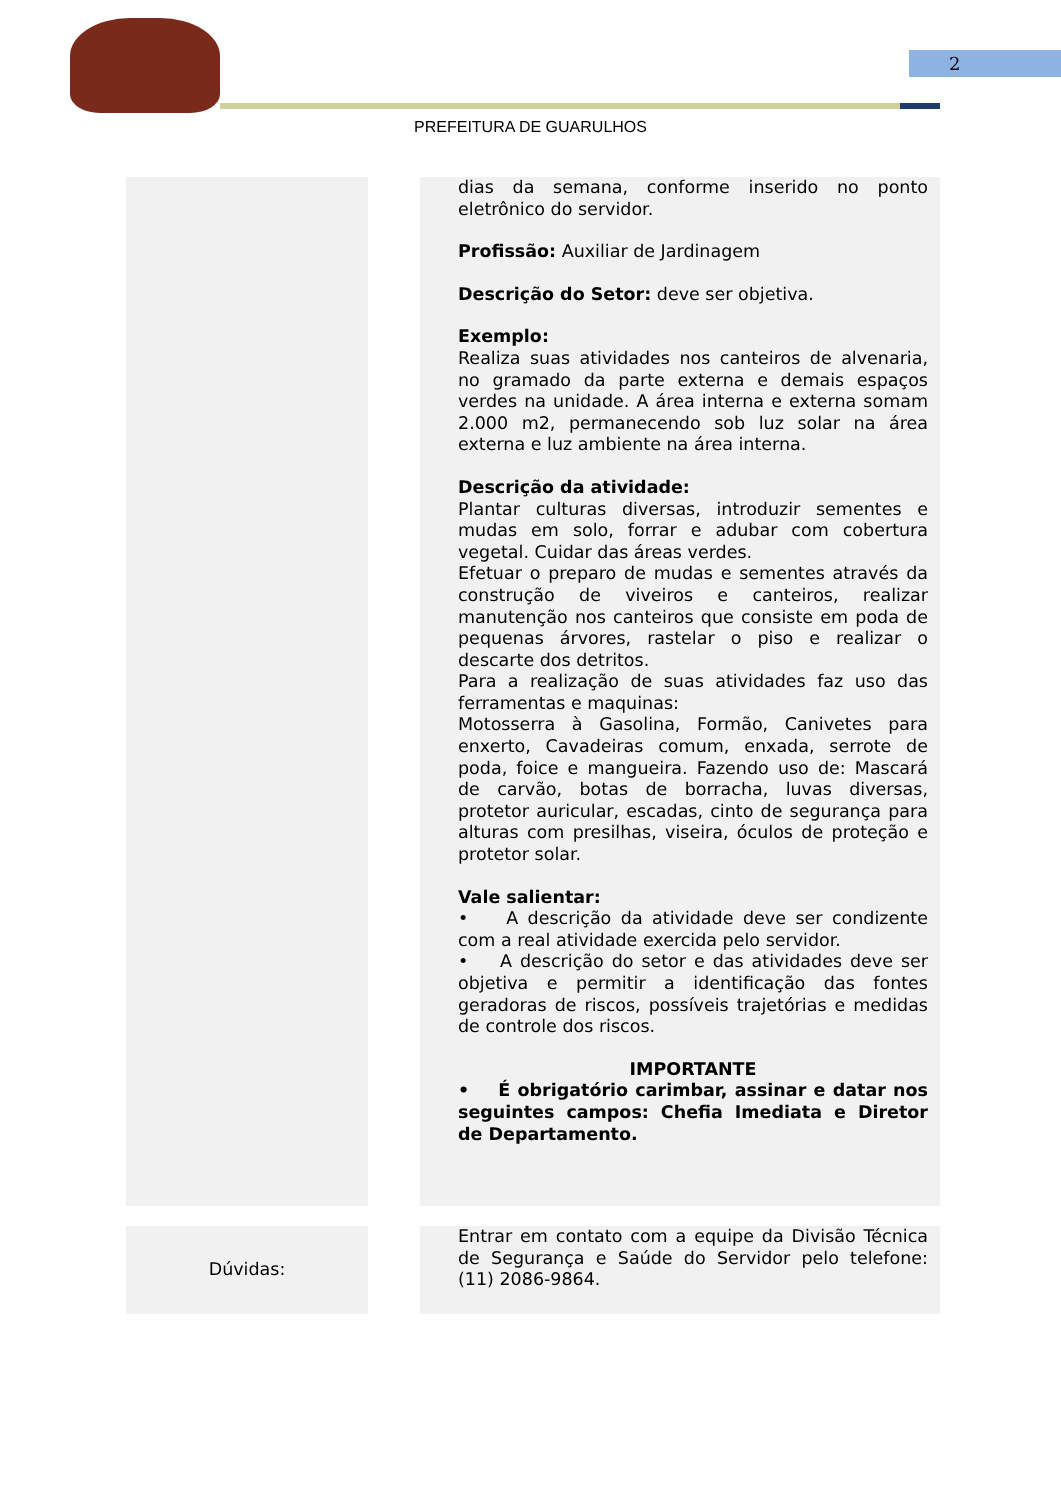2
PREFEITURA DE GUARULHOS
| | | dias da semana, conforme inserido no ponto eletrônico do servidor. Profissão: Auxiliar de Jardinagem Descrição do Setor: deve ser objetiva. Exemplo: Realiza suas atividades nos canteiros de alvenaria, no gramado da parte externa e demais espaços verdes na unidade. A área interna e externa somam 2.000 m2, permanecendo sob luz solar na área externa e luz ambiente na área interna. Descrição da atividade: Plantar culturas diversas, introduzir sementes e mudas em solo, forrar e adubar com cobertura vegetal. Cuidar das áreas verdes. Efetuar o preparo de mudas e sementes através da construção de viveiros e canteiros, realizar manutenção nos canteiros que consiste em poda de pequenas árvores, rastelar o piso e realizar o descarte dos detritos. Para a realização de suas atividades faz uso das ferramentas e maquinas: Motosserra à Gasolina, Formão, Canivetes para enxerto, Cavadeiras comum, enxada, serrote de poda, foice e mangueira. Fazendo uso de: Mascará de carvão, botas de borracha, luvas diversas, protetor auricular, escadas, cinto de segurança para alturas com presilhas, viseira, óculos de proteção e protetor solar. Vale salientar: • A descrição da atividade deve ser condizente com a real atividade exercida pelo servidor. • A descrição do setor e das atividades deve ser objetiva e permitir a identificação das fontes geradoras de riscos, possíveis trajetórias e medidas de controle dos riscos. IMPORTANTE • É obrigatório carimbar, assinar e datar nos seguintes campos: Chefia Imediata e Diretor de Departamento. |
| Dúvidas: | | Entrar em contato com a equipe da Divisão Técnica de Segurança e Saúde do Servidor pelo telefone: (11) 2086-9864. |